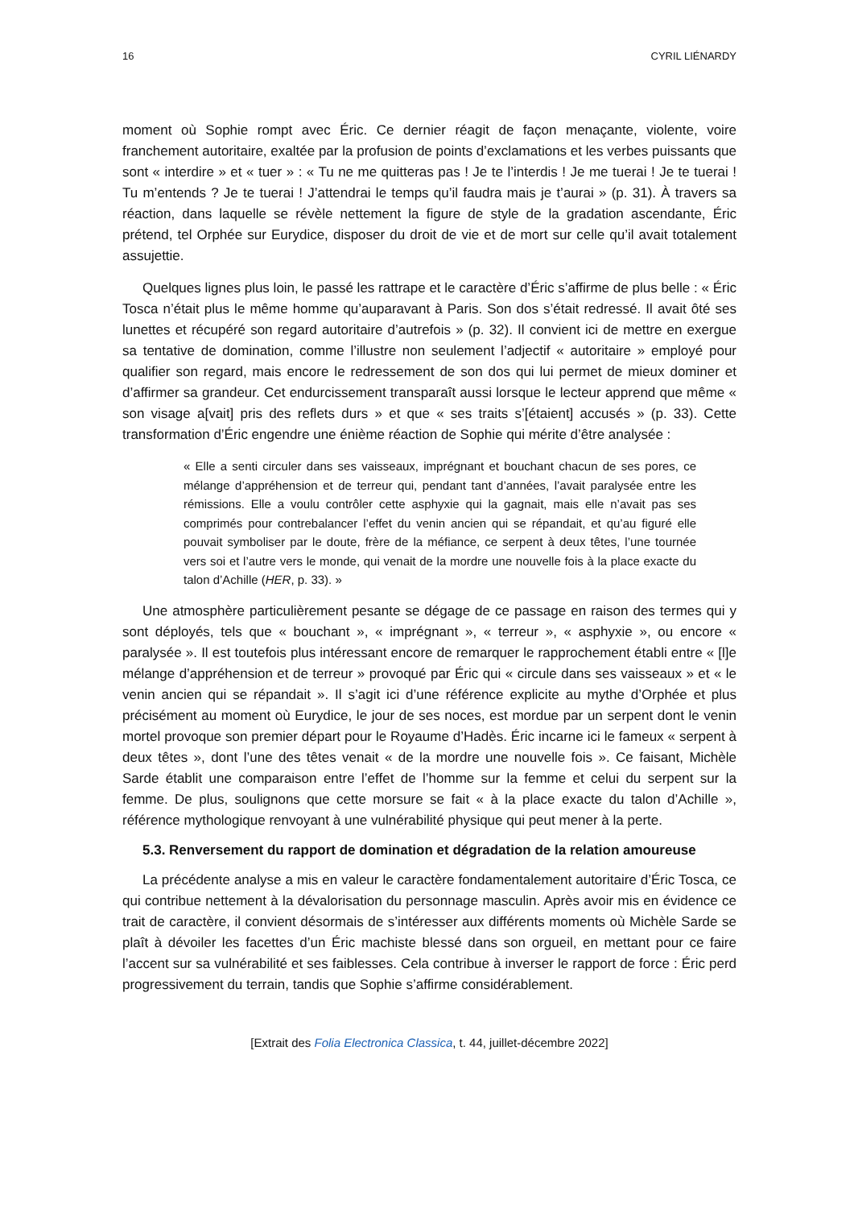16 CYRIL LIÉNARDY
moment où Sophie rompt avec Éric. Ce dernier réagit de façon menaçante, violente, voire franchement autoritaire, exaltée par la profusion de points d’exclamations et les verbes puissants que sont « interdire » et « tuer » : « Tu ne me quitteras pas ! Je te l’interdis ! Je me tuerai ! Je te tuerai ! Tu m’entends ? Je te tuerai ! J’attendrai le temps qu’il faudra mais je t’aurai » (p. 31). À travers sa réaction, dans laquelle se révèle nettement la figure de style de la gradation ascendante, Éric prétend, tel Orphée sur Eurydice, disposer du droit de vie et de mort sur celle qu’il avait totalement assujettie.
Quelques lignes plus loin, le passé les rattrape et le caractère d’Éric s’affirme de plus belle : « Éric Tosca n’était plus le même homme qu’auparavant à Paris. Son dos s’était redressé. Il avait ôté ses lunettes et récupéré son regard autoritaire d’autrefois » (p. 32). Il convient ici de mettre en exergue sa tentative de domination, comme l’illustre non seulement l’adjectif « autoritaire » employé pour qualifier son regard, mais encore le redressement de son dos qui lui permet de mieux dominer et d’affirmer sa grandeur. Cet endurcissement transparaît aussi lorsque le lecteur apprend que même « son visage a[vait] pris des reflets durs » et que « ses traits s’[étaient] accusés » (p. 33). Cette transformation d’Éric engendre une énième réaction de Sophie qui mérite d’être analysée :
« Elle a senti circuler dans ses vaisseaux, imprégnant et bouchant chacun de ses pores, ce mélange d’appréhension et de terreur qui, pendant tant d’années, l’avait paralysée entre les rémissions. Elle a voulu contrôler cette asphyxie qui la gagnait, mais elle n’avait pas ses comprimés pour contrebalancer l’effet du venin ancien qui se répandait, et qu’au figuré elle pouvait symboliser par le doute, frère de la méfiance, ce serpent à deux têtes, l’une tournée vers soi et l’autre vers le monde, qui venait de la mordre une nouvelle fois à la place exacte du talon d’Achille (HER, p. 33). »
Une atmosphère particulièrement pesante se dégage de ce passage en raison des termes qui y sont déployés, tels que « bouchant », « imprégnant », « terreur », « asphyxie », ou encore « paralysée ». Il est toutefois plus intéressant encore de remarquer le rapprochement établi entre « [l]e mélange d’appréhension et de terreur » provoqué par Éric qui « circule dans ses vaisseaux » et « le venin ancien qui se répandait ». Il s’agit ici d’une référence explicite au mythe d’Orphée et plus précisément au moment où Eurydice, le jour de ses noces, est mordue par un serpent dont le venin mortel provoque son premier départ pour le Royaume d’Hadès. Éric incarne ici le fameux « serpent à deux têtes », dont l’une des têtes venait « de la mordre une nouvelle fois ». Ce faisant, Michèle Sarde établit une comparaison entre l’effet de l’homme sur la femme et celui du serpent sur la femme. De plus, soulignons que cette morsure se fait « à la place exacte du talon d’Achille », référence mythologique renvoyant à une vulnérabilité physique qui peut mener à la perte.
5.3. Renversement du rapport de domination et dégradation de la relation amoureuse
La précédente analyse a mis en valeur le caractère fondamentalement autoritaire d’Éric Tosca, ce qui contribue nettement à la dévalorisation du personnage masculin. Après avoir mis en évidence ce trait de caractère, il convient désormais de s’intéresser aux différents moments où Michèle Sarde se plaît à dévoiler les facettes d’un Éric machiste blessé dans son orgueil, en mettant pour ce faire l’accent sur sa vulnérabilité et ses faiblesses. Cela contribue à inverser le rapport de force : Éric perd progressivement du terrain, tandis que Sophie s’affirme considérablement.
[Extrait des Folia Electronica Classica, t. 44, juillet-décembre 2022]